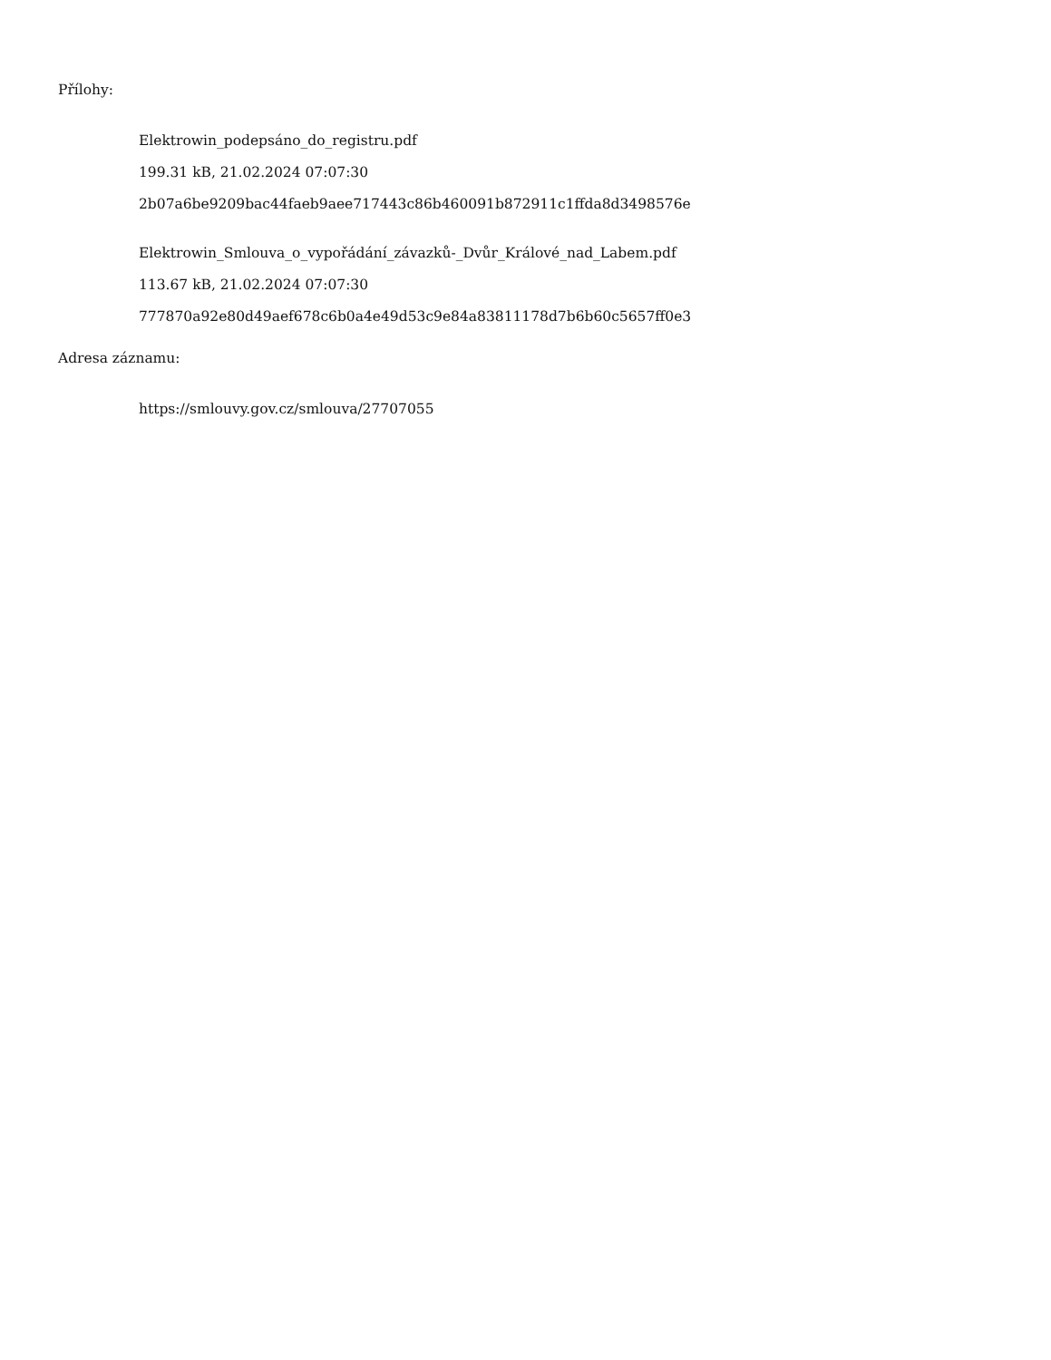Přílohy:
Elektrowin_podepsáno_do_registru.pdf
199.31 kB, 21.02.2024 07:07:30
2b07a6be9209bac44faeb9aee717443c86b460091b872911c1ffda8d3498576e
Elektrowin_Smlouva_o_vypořádání_závazků-_Dvůr_Králové_nad_Labem.pdf
113.67 kB, 21.02.2024 07:07:30
777870a92e80d49aef678c6b0a4e49d53c9e84a83811178d7b6b60c5657ff0e3
Adresa záznamu:
https://smlouvy.gov.cz/smlouva/27707055